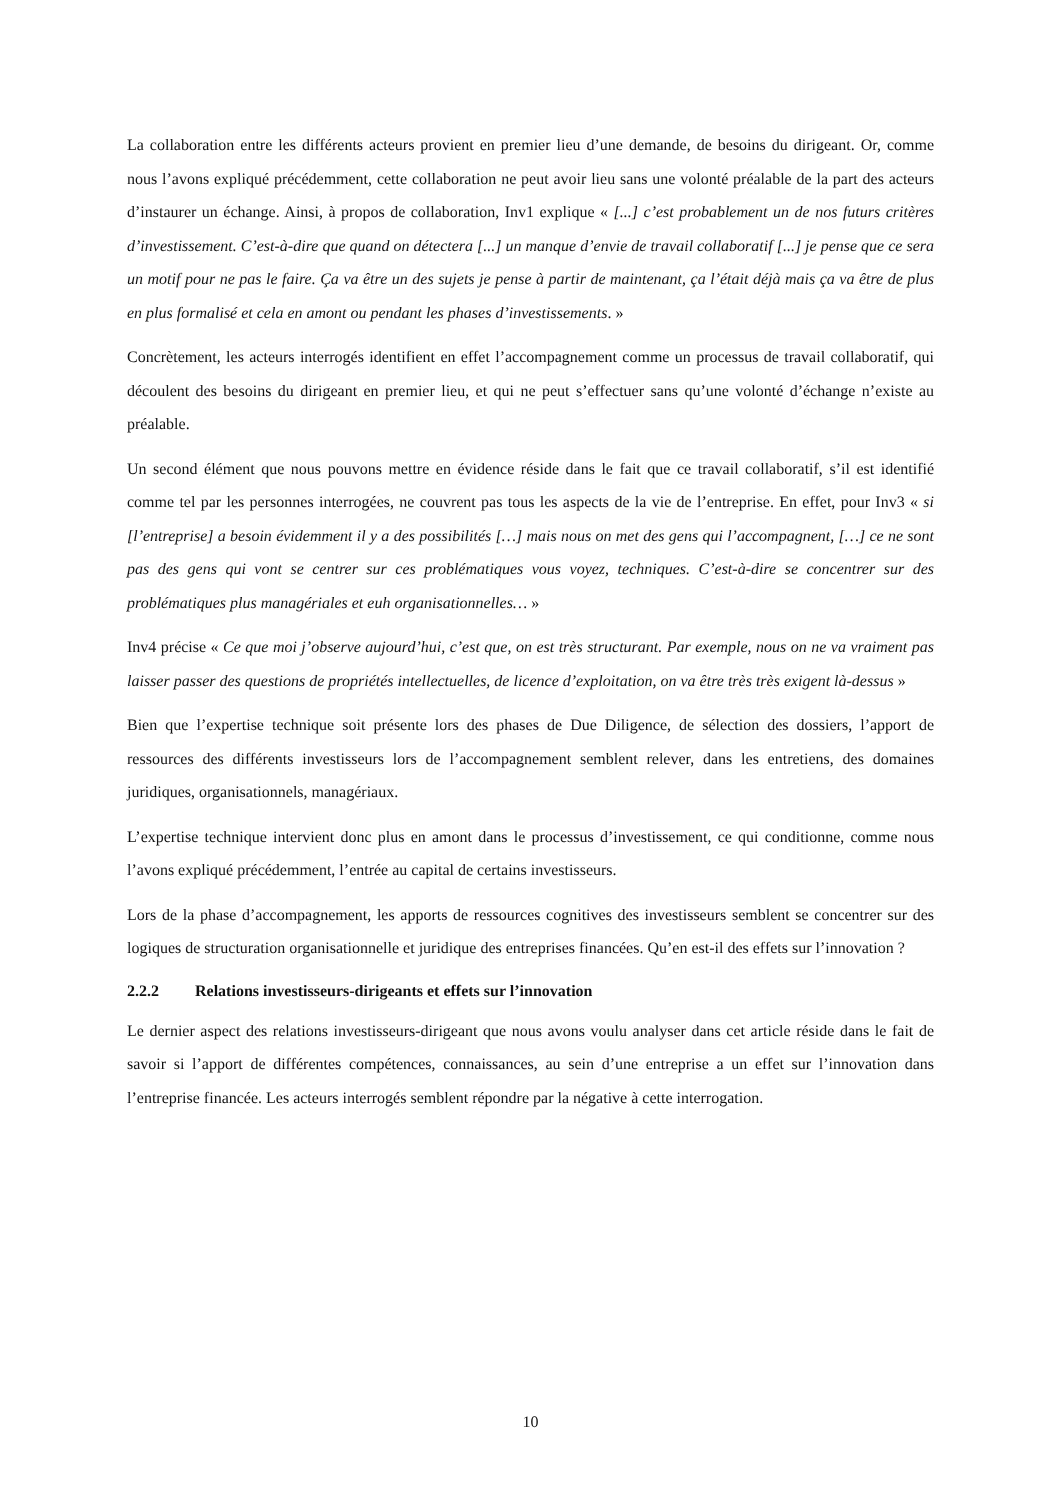La collaboration entre les différents acteurs provient en premier lieu d’une demande, de besoins du dirigeant. Or, comme nous l’avons expliqué précédemment, cette collaboration ne peut avoir lieu sans une volonté préalable de la part des acteurs d’instaurer un échange. Ainsi, à propos de collaboration, Inv1 explique « [...] c’est probablement un de nos futurs critères d’investissement. C’est-à-dire que quand on détectera [...] un manque d’envie de travail collaboratif [...] je pense que ce sera un motif pour ne pas le faire. Ça va être un des sujets je pense à partir de maintenant, ça l’était déjà mais ça va être de plus en plus formalisé et cela en amont ou pendant les phases d’investissements. »
Concrètement, les acteurs interrogés identifient en effet l’accompagnement comme un processus de travail collaboratif, qui découlent des besoins du dirigeant en premier lieu, et qui ne peut s’effectuer sans qu’une volonté d’échange n’existe au préalable.
Un second élément que nous pouvons mettre en évidence réside dans le fait que ce travail collaboratif, s’il est identifié comme tel par les personnes interrogées, ne couvrent pas tous les aspects de la vie de l’entreprise. En effet, pour Inv3 « si [l’entreprise] a besoin évidemment il y a des possibilités […] mais nous on met des gens qui l’accompagnent, […] ce ne sont pas des gens qui vont se centrer sur ces problématiques vous voyez, techniques. C’est-à-dire se concentrer sur des problématiques plus managériales et euh organisationnelles… »
Inv4 précise « Ce que moi j’observe aujourd’hui, c’est que, on est très structurant. Par exemple, nous on ne va vraiment pas laisser passer des questions de propriétés intellectuelles, de licence d’exploitation, on va être très très exigent là-dessus »
Bien que l’expertise technique soit présente lors des phases de Due Diligence, de sélection des dossiers, l’apport de ressources des différents investisseurs lors de l’accompagnement semblent relever, dans les entretiens, des domaines juridiques, organisationnels, managériaux.
L’expertise technique intervient donc plus en amont dans le processus d’investissement, ce qui conditionne, comme nous l’avons expliqué précédemment, l’entrée au capital de certains investisseurs.
Lors de la phase d’accompagnement, les apports de ressources cognitives des investisseurs semblent se concentrer sur des logiques de structuration organisationnelle et juridique des entreprises financées. Qu’en est-il des effets sur l’innovation ?
2.2.2 Relations investisseurs-dirigeants et effets sur l’innovation
Le dernier aspect des relations investisseurs-dirigeant que nous avons voulu analyser dans cet article réside dans le fait de savoir si l’apport de différentes compétences, connaissances, au sein d’une entreprise a un effet sur l’innovation dans l’entreprise financée. Les acteurs interrogés semblent répondre par la négative à cette interrogation.
10